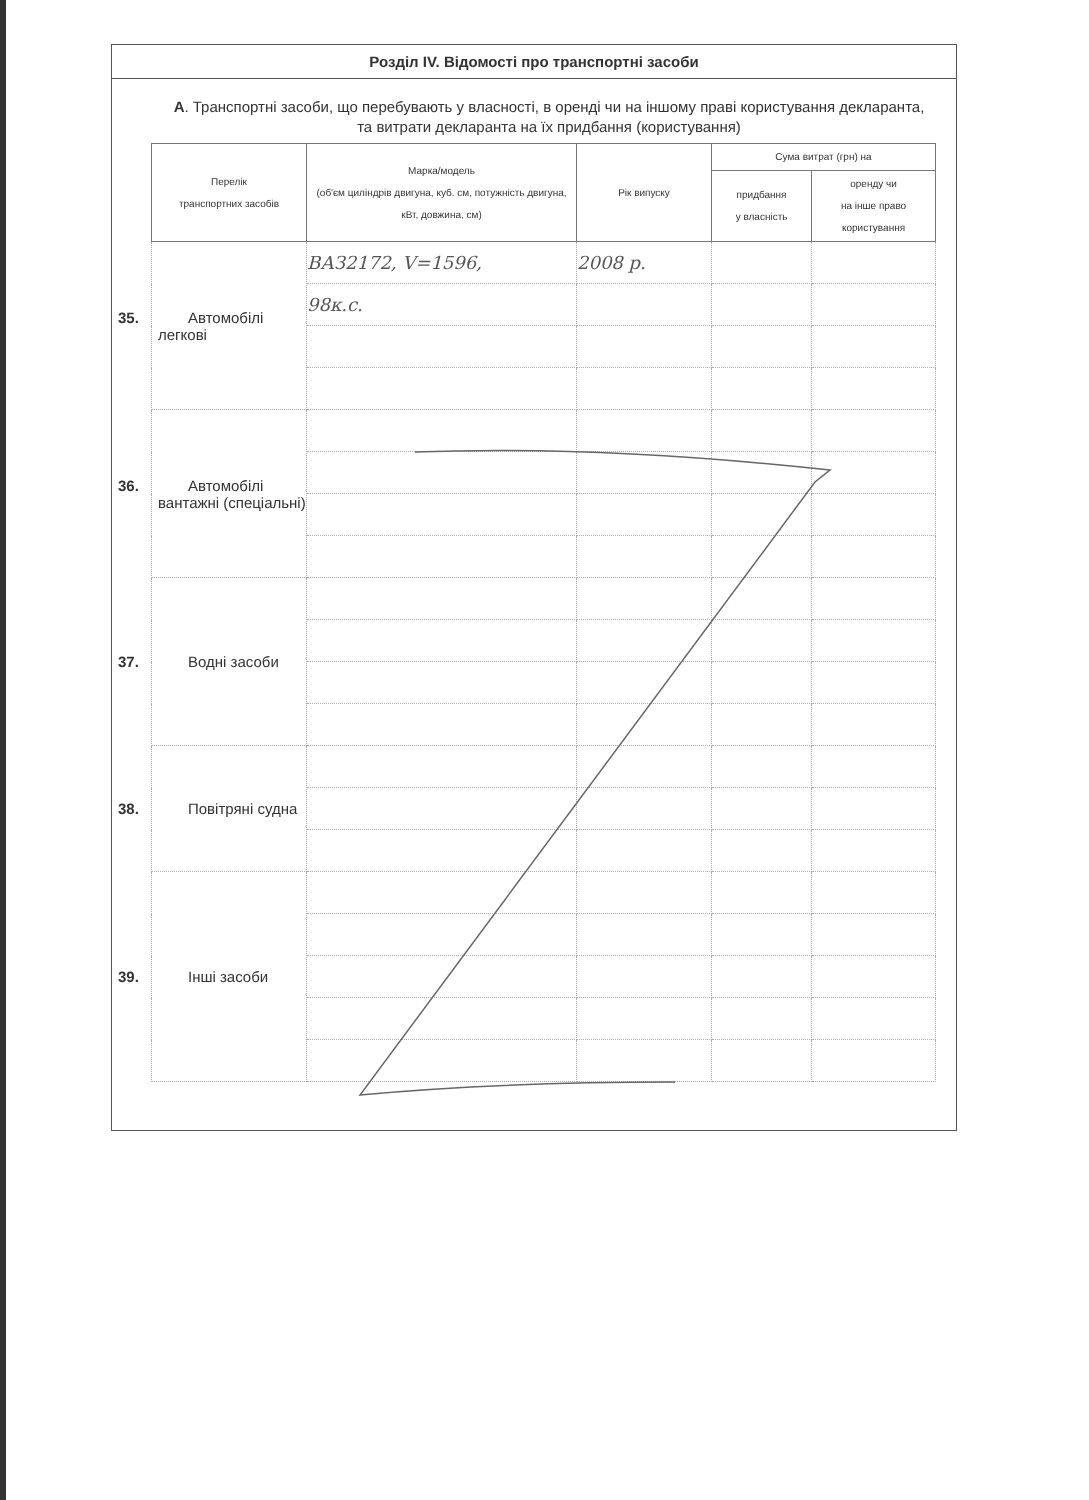Розділ IV. Відомості про транспортні засоби
А. Транспортні засоби, що перебувають у власності, в оренді чи на іншому праві користування декларанта, та витрати декларанта на їх придбання (користування)
| Перелік транспортних засобів | Марка/модель (об'єм циліндрів двигуна, куб. см, потужність двигуна, кВт, довжина, см) | Рік випуску | Сума витрат (грн) на | |
| --- | --- | --- | --- | --- |
| | | | придбання у власність | оренду чи на інше право користування |
| 35. Автомобілі легкові | ВАЗ2172, V=1596, | 2008 р. | | |
| | 98к.с. | | | |
| 36. Автомобілі вантажні (спеціальні) | | | | |
| 37. Водні засоби | | | | |
| 38. Повітряні судна | | | | |
| 39. Інші засоби | | | | |